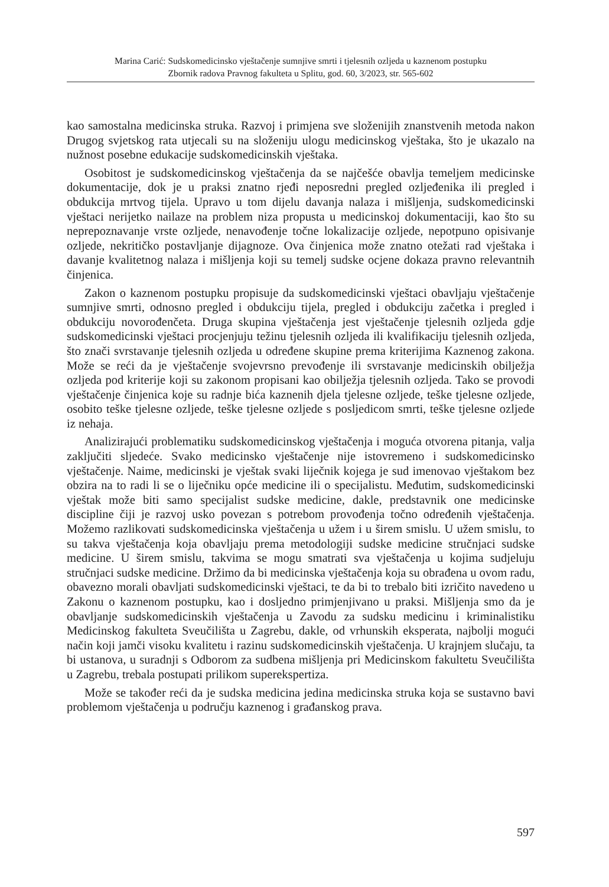Marina Carić: Sudskomedicinsko vještačenje sumnjive smrti i tjelesnih ozljeda u kaznenom postupku
Zbornik radova Pravnog fakulteta u Splitu, god. 60, 3/2023, str. 565-602
kao samostalna medicinska struka. Razvoj i primjena sve složenijih znanstvenih metoda nakon Drugog svjetskog rata utjecali su na složeniju ulogu medicinskog vještaka, što je ukazalo na nužnost posebne edukacije sudskomedicinskih vještaka.
Osobitost je sudskomedicinskog vještačenja da se najčešće obavlja temeljem medicinske dokumentacije, dok je u praksi znatno rjeđi neposredni pregled ozljeđenika ili pregled i obdukcija mrtvog tijela. Upravo u tom dijelu davanja nalaza i mišljenja, sudskomedicinski vještaci nerijetko nailaze na problem niza propusta u medicinskoj dokumentaciji, kao što su neprepoznavanje vrste ozljede, nenavođenje točne lokalizacije ozljede, nepotpuno opisivanje ozljede, nekritičko postavljanje dijagnoze. Ova činjenica može znatno otežati rad vještaka i davanje kvalitetnog nalaza i mišljenja koji su temelj sudske ocjene dokaza pravno relevantnih činjenica.
Zakon o kaznenom postupku propisuje da sudskomedicinski vještaci obavljaju vještačenje sumnjive smrti, odnosno pregled i obdukciju tijela, pregled i obdukciju začetka i pregled i obdukciju novorođenčeta. Druga skupina vještačenja jest vještačenje tjelesnih ozljeda gdje sudskomedicinski vještaci procjenjuju težinu tjelesnih ozljeda ili kvalifikaciju tjelesnih ozljeda, što znači svrstavanje tjelesnih ozljeda u određene skupine prema kriterijima Kaznenog zakona. Može se reći da je vještačenje svojevrsno prevođenje ili svrstavanje medicinskih obilježja ozljeda pod kriterije koji su zakonom propisani kao obilježja tjelesnih ozljeda. Tako se provodi vještačenje činjenica koje su radnje bića kaznenih djela tjelesne ozljede, teške tjelesne ozljede, osobito teške tjelesne ozljede, teške tjelesne ozljede s posljedicom smrti, teške tjelesne ozljede iz nehaja.
Analizirajući problematiku sudskomedicinskog vještačenja i moguća otvorena pitanja, valja zaključiti sljedeće. Svako medicinsko vještačenje nije istovremeno i sudskomedicinsko vještačenje. Naime, medicinski je vještak svaki liječnik kojega je sud imenovao vještakom bez obzira na to radi li se o liječniku opće medicine ili o specijalistu. Međutim, sudskomedicinski vještak može biti samo specijalist sudske medicine, dakle, predstavnik one medicinske discipline čiji je razvoj usko povezan s potrebom provođenja točno određenih vještačenja. Možemo razlikovati sudskomedicinska vještačenja u užem i u širem smislu. U užem smislu, to su takva vještačenja koja obavljaju prema metodologiji sudske medicine stručnjaci sudske medicine. U širem smislu, takvima se mogu smatrati sva vještačenja u kojima sudjeluju stručnjaci sudske medicine. Držimo da bi medicinska vještačenja koja su obrađena u ovom radu, obavezno morali obavljati sudskomedicinski vještaci, te da bi to trebalo biti izričito navedeno u Zakonu o kaznenom postupku, kao i dosljedno primjenjivano u praksi. Mišljenja smo da je obavljanje sudskomedicinskih vještačenja u Zavodu za sudsku medicinu i kriminalistiku Medicinskog fakulteta Sveučilišta u Zagrebu, dakle, od vrhunskih eksperata, najbolji mogući način koji jamči visoku kvalitetu i razinu sudskomedicinskih vještačenja. U krajnjem slučaju, ta bi ustanova, u suradnji s Odborom za sudbena mišljenja pri Medicinskom fakultetu Sveučilišta u Zagrebu, trebala postupati prilikom superekspertiza.
Može se također reći da je sudska medicina jedina medicinska struka koja se sustavno bavi problemom vještačenja u području kaznenog i građanskog prava.
597